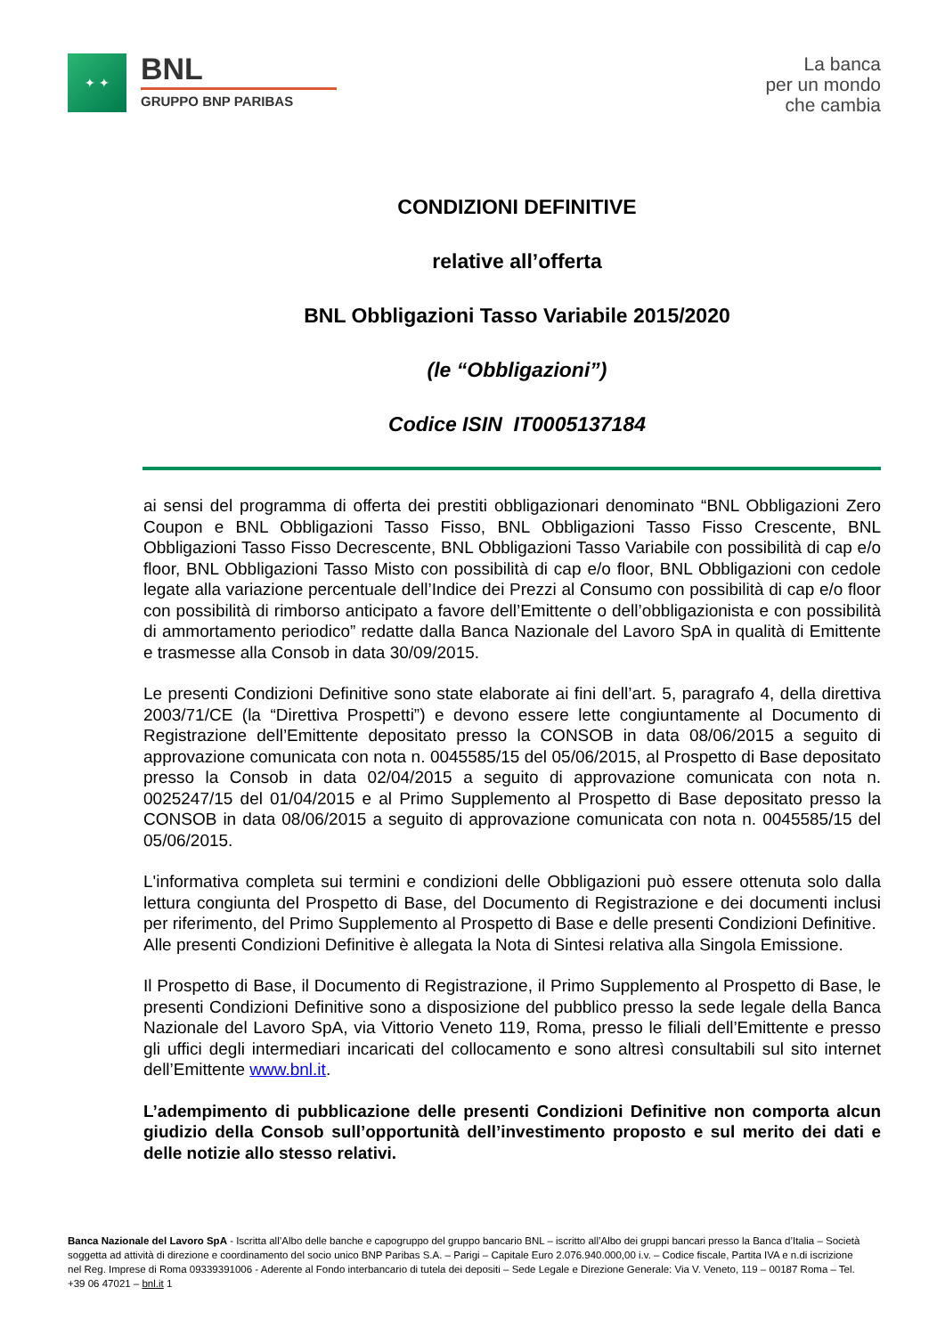✦ ✦
BNL
GRUPPO BNP PARIBAS
La banca
per un mondo
che cambia
CONDIZIONI DEFINITIVE
relative all’offerta
BNL Obbligazioni Tasso Variabile 2015/2020
(le “Obbligazioni”)
Codice ISIN IT0005137184
ai sensi del programma di offerta dei prestiti obbligazionari denominato “BNL Obbligazioni Zero Coupon e BNL Obbligazioni Tasso Fisso, BNL Obbligazioni Tasso Fisso Crescente, BNL Obbligazioni Tasso Fisso Decrescente, BNL Obbligazioni Tasso Variabile con possibilità di cap e/o floor, BNL Obbligazioni Tasso Misto con possibilità di cap e/o floor, BNL Obbligazioni con cedole legate alla variazione percentuale dell’Indice dei Prezzi al Consumo con possibilità di cap e/o floor con possibilità di rimborso anticipato a favore dell’Emittente o dell’obbligazionista e con possibilità di ammortamento periodico” redatte dalla Banca Nazionale del Lavoro SpA in qualità di Emittente e trasmesse alla Consob in data 30/09/2015.
Le presenti Condizioni Definitive sono state elaborate ai fini dell’art. 5, paragrafo 4, della direttiva 2003/71/CE (la “Direttiva Prospetti”) e devono essere lette congiuntamente al Documento di Registrazione dell’Emittente depositato presso la CONSOB in data 08/06/2015 a seguito di approvazione comunicata con nota n. 0045585/15 del 05/06/2015, al Prospetto di Base depositato presso la Consob in data 02/04/2015 a seguito di approvazione comunicata con nota n. 0025247/15 del 01/04/2015 e al Primo Supplemento al Prospetto di Base depositato presso la CONSOB in data 08/06/2015 a seguito di approvazione comunicata con nota n. 0045585/15 del 05/06/2015.
L'informativa completa sui termini e condizioni delle Obbligazioni può essere ottenuta solo dalla lettura congiunta del Prospetto di Base, del Documento di Registrazione e dei documenti inclusi per riferimento, del Primo Supplemento al Prospetto di Base e delle presenti Condizioni Definitive.
Alle presenti Condizioni Definitive è allegata la Nota di Sintesi relativa alla Singola Emissione.
Il Prospetto di Base, il Documento di Registrazione, il Primo Supplemento al Prospetto di Base, le presenti Condizioni Definitive sono a disposizione del pubblico presso la sede legale della Banca Nazionale del Lavoro SpA, via Vittorio Veneto 119, Roma, presso le filiali dell’Emittente e presso gli uffici degli intermediari incaricati del collocamento e sono altresì consultabili sul sito internet dell’Emittente www.bnl.it.
L’adempimento di pubblicazione delle presenti Condizioni Definitive non comporta alcun giudizio della Consob sull’opportunità dell’investimento proposto e sul merito dei dati e delle notizie allo stesso relativi.
Banca Nazionale del Lavoro SpA - Iscritta all’Albo delle banche e capogruppo del gruppo bancario BNL – iscritto all’Albo dei gruppi bancari presso la Banca d’Italia – Società soggetta ad attività di direzione e coordinamento del socio unico BNP Paribas S.A. – Parigi – Capitale Euro 2.076.940.000,00 i.v. – Codice fiscale, Partita IVA e n.di iscrizione nel Reg. Imprese di Roma 09339391006 - Aderente al Fondo interbancario di tutela dei depositi – Sede Legale e Direzione Generale: Via V. Veneto, 119 – 00187 Roma – Tel. +39 06 47021 – bnl.it 1